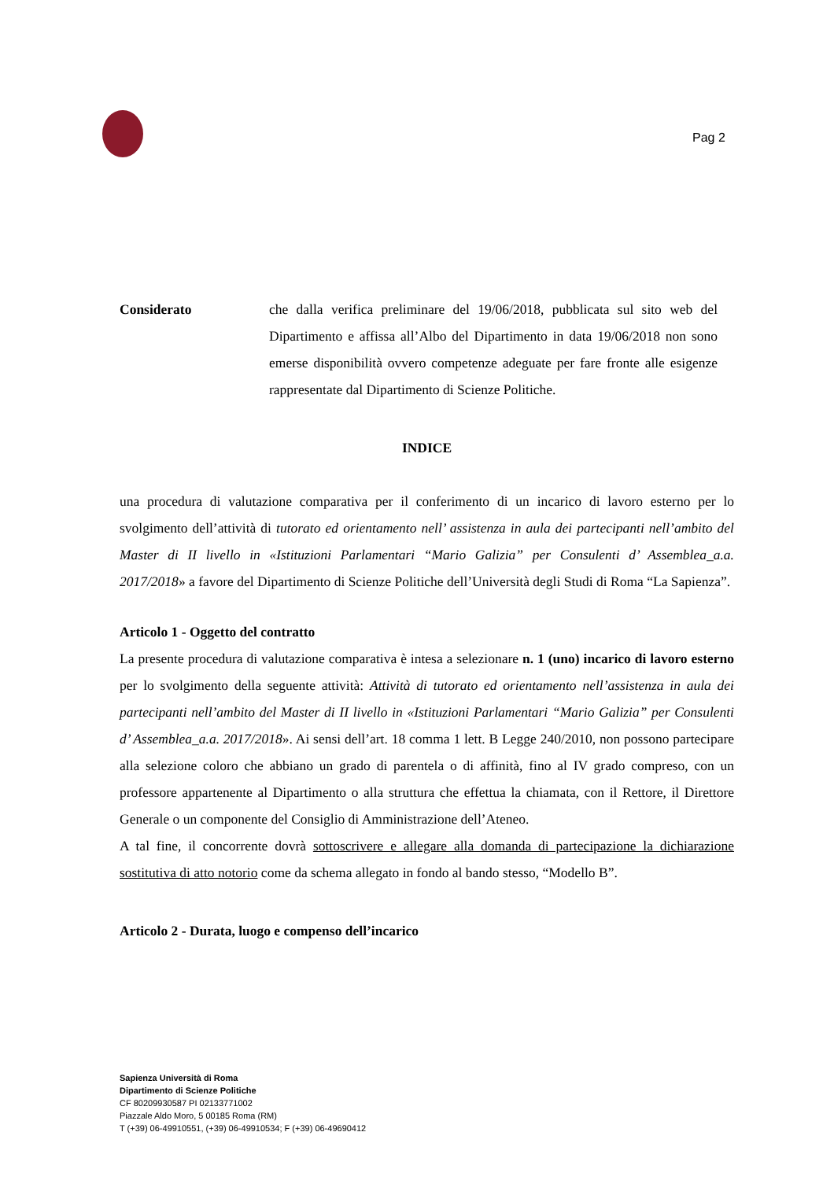Pag 2
Considerato che dalla verifica preliminare del 19/06/2018, pubblicata sul sito web del Dipartimento e affissa all’Albo del Dipartimento in data 19/06/2018 non sono emerse disponibilità ovvero competenze adeguate per fare fronte alle esigenze rappresentate dal Dipartimento di Scienze Politiche.
INDICE
una procedura di valutazione comparativa per il conferimento di un incarico di lavoro esterno per lo svolgimento dell’attività di tutorato ed orientamento nell’ assistenza in aula dei partecipanti nell’ambito del Master di II livello in «Istituzioni Parlamentari “Mario Galizia” per Consulenti d’ Assemblea_a.a. 2017/2018» a favore del Dipartimento di Scienze Politiche dell’Università degli Studi di Roma “La Sapienza”.
Articolo 1 - Oggetto del contratto
La presente procedura di valutazione comparativa è intesa a selezionare n. 1 (uno) incarico di lavoro esterno per lo svolgimento della seguente attività: Attività di tutorato ed orientamento nell’assistenza in aula dei partecipanti nell’ambito del Master di II livello in «Istituzioni Parlamentari “Mario Galizia” per Consulenti d’ Assemblea_a.a. 2017/2018». Ai sensi dell’art. 18 comma 1 lett. B Legge 240/2010, non possono partecipare alla selezione coloro che abbiano un grado di parentela o di affinità, fino al IV grado compreso, con un professore appartenente al Dipartimento o alla struttura che effettua la chiamata, con il Rettore, il Direttore Generale o un componente del Consiglio di Amministrazione dell’Ateneo.
A tal fine, il concorrente dovrà sottoscrivere e allegare alla domanda di partecipazione la dichiarazione sostitutiva di atto notorio come da schema allegato in fondo al bando stesso, “Modello B”.
Articolo 2 - Durata, luogo e compenso dell’incarico
Sapienza Università di Roma
Dipartimento di Scienze Politiche
CF 80209930587 PI 02133771002
Piazzale Aldo Moro, 5 00185 Roma (RM)
T (+39) 06-49910551, (+39) 06-49910534; F (+39) 06-49690412